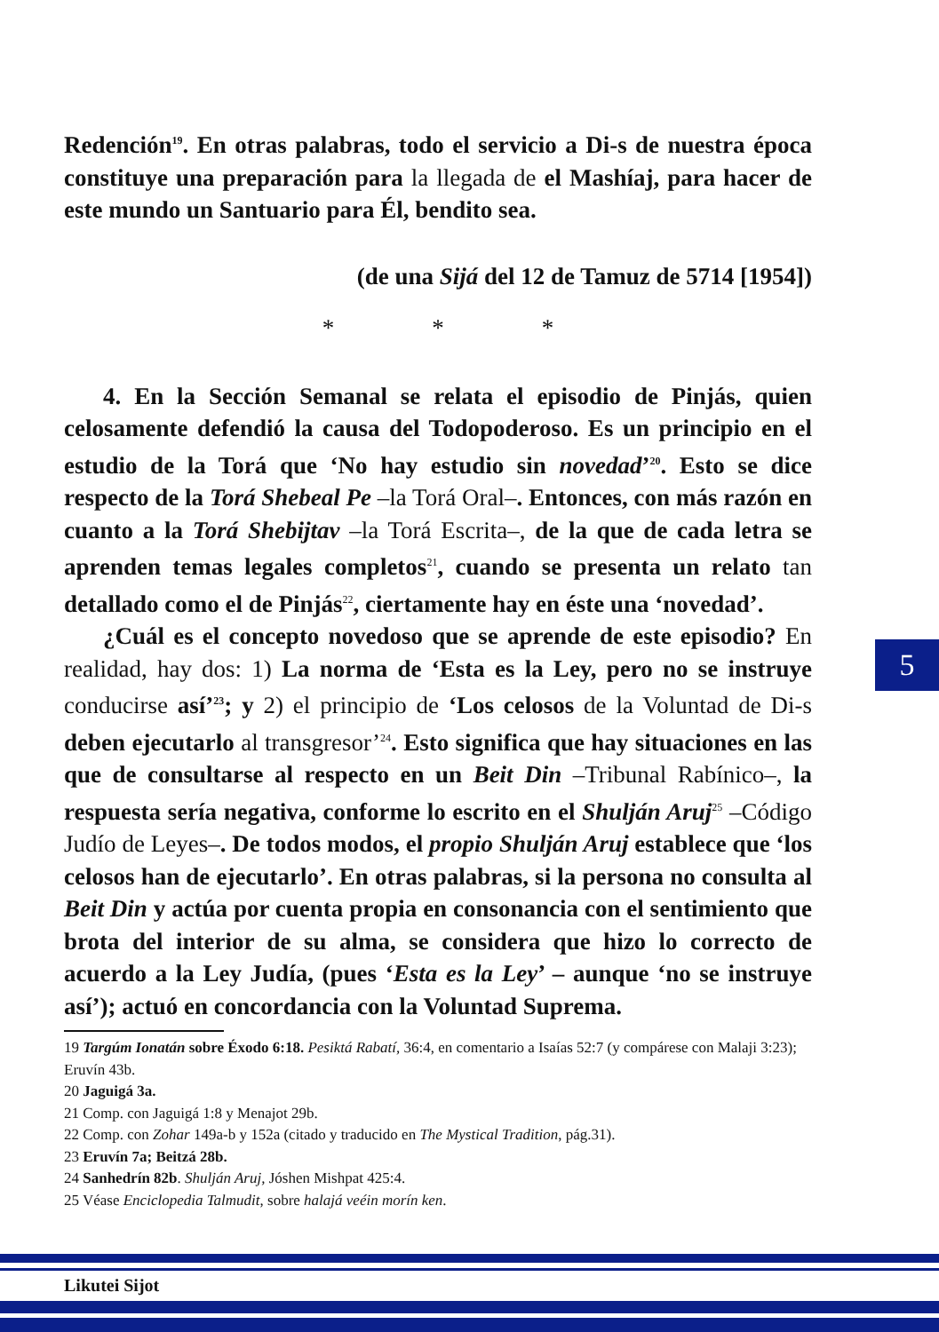Redención<sup>19</sup>. En otras palabras, todo el servicio a Di-s de nuestra época constituye una preparación para la llegada de el Mashíaj, para hacer de este mundo un Santuario para Él, bendito sea.
(de una Sijá del 12 de Tamuz de 5714 [1954])
* * *
4. En la Sección Semanal se relata el episodio de Pinjás, quien celosamente defendió la causa del Todopoderoso. Es un principio en el estudio de la Torá que ‘No hay estudio sin novedad’<sup>20</sup>. Esto se dice respecto de la Torá Shebeal Pe –la Torá Oral–. Entonces, con más razón en cuanto a la Torá Shebijtav –la Torá Escrita–, de la que de cada letra se aprenden temas legales completos<sup>21</sup>, cuando se presenta un relato tan detallado como el de Pinjás<sup>22</sup>, ciertamente hay en éste una ‘novedad’.
¿Cuál es el concepto novedoso que se aprende de este episodio? En realidad, hay dos: 1) La norma de ‘Esta es la Ley, pero no se instruye conducirse así’<sup>23</sup>; y 2) el principio de ‘Los celosos de la Voluntad de Di-s deben ejecutarlo al transgresor’<sup>24</sup>. Esto significa que hay situaciones en las que de consultarse al respecto en un Beit Din –Tribunal Rabínico–, la respuesta sería negativa, conforme lo escrito en el Shulján Aruj<sup>25</sup> –Código Judío de Leyes–. De todos modos, el propio Shulján Aruj establece que ‘los celosos han de ejecutarlo’. En otras palabras, si la persona no consulta al Beit Din y actúa por cuenta propia en consonancia con el sentimiento que brota del interior de su alma, se considera que hizo lo correcto de acuerdo a la Ley Judía, (pues ‘Esta es la Ley’ – aunque ‘no se instruye así’); actuó en concordancia con la Voluntad Suprema.
5
19 Targúm Ionatán sobre Éxodo 6:18. Pesiktá Rabatí, 36:4, en comentario a Isaías 52:7 (y compárese con Malaji 3:23); Eruvín 43b.
20 Jaguigá 3a.
21 Comp. con Jaguigá 1:8 y Menajot 29b.
22 Comp. con Zohar 149a-b y 152a (citado y traducido en The Mystical Tradition, pág.31).
23 Eruvín 7a; Beitzá 28b.
24 Sanhedrín 82b. Shulján Aruj, Jóshen Mishpat 425:4.
25 Véase Enciclopedia Talmudit, sobre halajá veéin morín ken.
Likutei Sijot